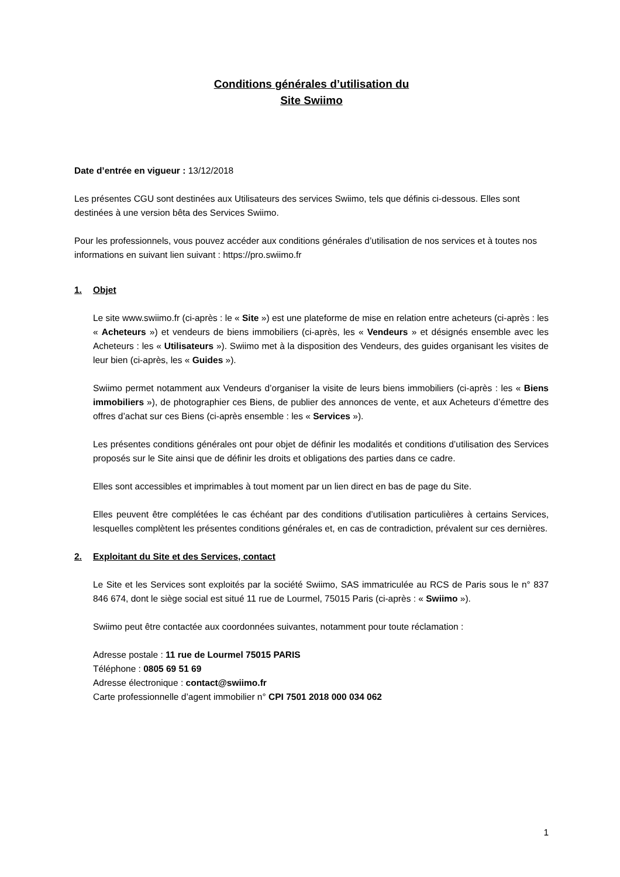Conditions générales d’utilisation du
Site Swiimo
Date d’entrée en vigueur : 13/12/2018
Les présentes CGU sont destinées aux Utilisateurs des services Swiimo, tels que définis ci-dessous. Elles sont destinées à une version bêta des Services Swiimo.
Pour les professionnels, vous pouvez accéder aux conditions générales d’utilisation de nos services et à toutes nos informations en suivant lien suivant : https://pro.swiimo.fr
1. Objet
Le site www.swiimo.fr (ci-après : le « Site ») est une plateforme de mise en relation entre acheteurs (ci-après : les « Acheteurs ») et vendeurs de biens immobiliers (ci-après, les « Vendeurs » et désignés ensemble avec les Acheteurs : les « Utilisateurs »). Swiimo met à la disposition des Vendeurs, des guides organisant les visites de leur bien (ci-après, les « Guides »).
Swiimo permet notamment aux Vendeurs d’organiser la visite de leurs biens immobiliers (ci-après : les « Biens immobiliers »), de photographier ces Biens, de publier des annonces de vente, et aux Acheteurs d’émettre des offres d’achat sur ces Biens (ci-après ensemble : les « Services »).
Les présentes conditions générales ont pour objet de définir les modalités et conditions d’utilisation des Services proposés sur le Site ainsi que de définir les droits et obligations des parties dans ce cadre.
Elles sont accessibles et imprimables à tout moment par un lien direct en bas de page du Site.
Elles peuvent être complétées le cas échéant par des conditions d’utilisation particulières à certains Services, lesquelles complètent les présentes conditions générales et, en cas de contradiction, prévalent sur ces dernières.
2. Exploitant du Site et des Services, contact
Le Site et les Services sont exploités par la société Swiimo, SAS immatriculée au RCS de Paris sous le n° 837 846 674, dont le siège social est situé 11 rue de Lourmel, 75015 Paris (ci-après : « Swiimo »).
Swiimo peut être contactée aux coordonnées suivantes, notamment pour toute réclamation :
Adresse postale : 11 rue de Lourmel 75015 PARIS
Téléphone : 0805 69 51 69
Adresse électronique : contact@swiimo.fr
Carte professionnelle d’agent immobilier n° CPI 7501 2018 000 034 062
1